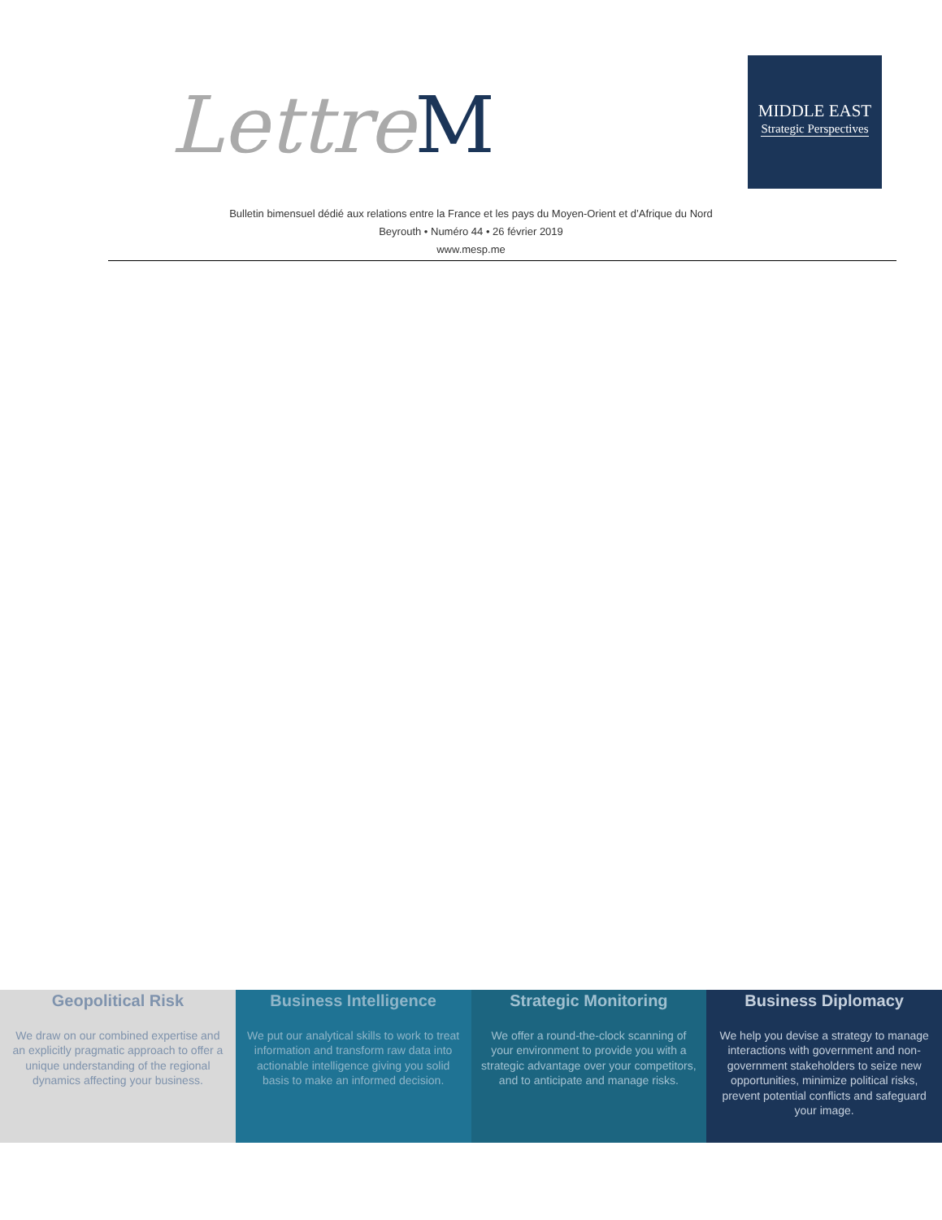LettreM
MIDDLE EAST
Strategic Perspectives
Bulletin bimensuel dédié aux relations entre la France et les pays du Moyen-Orient et d’Afrique du Nord
Beyrouth • Numéro 44 • 26 février 2019
www.mesp.me
Geopolitical Risk
We draw on our combined expertise and an explicitly pragmatic approach to offer a unique understanding of the regional dynamics affecting your business.
Business Intelligence
We put our analytical skills to work to treat information and transform raw data into actionable intelligence giving you solid basis to make an informed decision.
Strategic Monitoring
We offer a round-the-clock scanning of your environment to provide you with a strategic advantage over your competitors, and to anticipate and manage risks.
Business Diplomacy
We help you devise a strategy to manage interactions with government and non-government stakeholders to seize new opportunities, minimize political risks, prevent potential conflicts and safeguard your image.